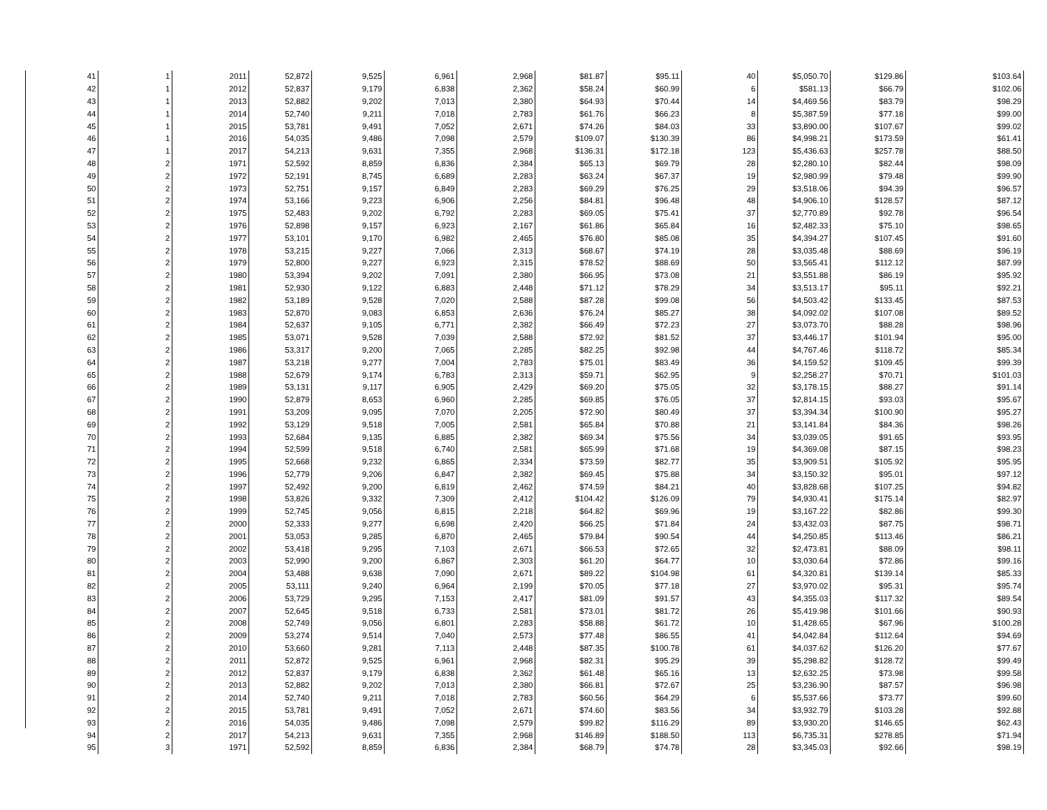| 41 | 1 | 2011 | 52,872 | 9,525 | 6,961 | 2,968 | $81.87 | $95.11 | 40 | $5,050.70 | $129.86 | $103.64 |
| 42 | 1 | 2012 | 52,837 | 9,179 | 6,838 | 2,362 | $58.24 | $60.99 | 6 | $581.13 | $66.79 | $102.06 |
| 43 | 1 | 2013 | 52,882 | 9,202 | 7,013 | 2,380 | $64.93 | $70.44 | 14 | $4,469.56 | $83.79 | $98.29 |
| 44 | 1 | 2014 | 52,740 | 9,211 | 7,018 | 2,783 | $61.76 | $66.23 | 8 | $5,387.59 | $77.18 | $99.00 |
| 45 | 1 | 2015 | 53,781 | 9,491 | 7,052 | 2,671 | $74.26 | $84.03 | 33 | $3,890.00 | $107.67 | $99.02 |
| 46 | 1 | 2016 | 54,035 | 9,486 | 7,098 | 2,579 | $109.07 | $130.39 | 86 | $4,998.21 | $173.59 | $61.41 |
| 47 | 1 | 2017 | 54,213 | 9,631 | 7,355 | 2,968 | $136.31 | $172.18 | 123 | $5,436.63 | $257.78 | $88.50 |
| 48 | 2 | 1971 | 52,592 | 8,859 | 6,836 | 2,384 | $65.13 | $69.79 | 28 | $2,280.10 | $82.44 | $98.09 |
| 49 | 2 | 1972 | 52,191 | 8,745 | 6,689 | 2,283 | $63.24 | $67.37 | 19 | $2,980.99 | $79.48 | $99.90 |
| 50 | 2 | 1973 | 52,751 | 9,157 | 6,849 | 2,283 | $69.29 | $76.25 | 29 | $3,518.06 | $94.39 | $96.57 |
| 51 | 2 | 1974 | 53,166 | 9,223 | 6,906 | 2,256 | $84.81 | $96.48 | 48 | $4,906.10 | $128.57 | $87.12 |
| 52 | 2 | 1975 | 52,483 | 9,202 | 6,792 | 2,283 | $69.05 | $75.41 | 37 | $2,770.89 | $92.78 | $96.54 |
| 53 | 2 | 1976 | 52,898 | 9,157 | 6,923 | 2,167 | $61.86 | $65.84 | 16 | $2,482.33 | $75.10 | $98.65 |
| 54 | 2 | 1977 | 53,101 | 9,170 | 6,982 | 2,465 | $76.80 | $85.08 | 35 | $4,394.27 | $107.45 | $91.60 |
| 55 | 2 | 1978 | 53,215 | 9,227 | 7,066 | 2,313 | $68.67 | $74.19 | 28 | $3,035.48 | $88.69 | $96.19 |
| 56 | 2 | 1979 | 52,800 | 9,227 | 6,923 | 2,315 | $78.52 | $88.69 | 50 | $3,565.41 | $112.12 | $87.99 |
| 57 | 2 | 1980 | 53,394 | 9,202 | 7,091 | 2,380 | $66.95 | $73.08 | 21 | $3,551.88 | $86.19 | $95.92 |
| 58 | 2 | 1981 | 52,930 | 9,122 | 6,883 | 2,448 | $71.12 | $78.29 | 34 | $3,513.17 | $95.11 | $92.21 |
| 59 | 2 | 1982 | 53,189 | 9,528 | 7,020 | 2,588 | $87.28 | $99.08 | 56 | $4,503.42 | $133.45 | $87.53 |
| 60 | 2 | 1983 | 52,870 | 9,083 | 6,853 | 2,636 | $76.24 | $85.27 | 38 | $4,092.02 | $107.08 | $89.52 |
| 61 | 2 | 1984 | 52,637 | 9,105 | 6,771 | 2,382 | $66.49 | $72.23 | 27 | $3,073.70 | $88.28 | $98.96 |
| 62 | 2 | 1985 | 53,071 | 9,528 | 7,039 | 2,588 | $72.92 | $81.52 | 37 | $3,446.17 | $101.94 | $95.00 |
| 63 | 2 | 1986 | 53,317 | 9,200 | 7,065 | 2,285 | $82.25 | $92.98 | 44 | $4,767.46 | $118.72 | $85.34 |
| 64 | 2 | 1987 | 53,218 | 9,277 | 7,004 | 2,783 | $75.01 | $83.49 | 36 | $4,159.52 | $109.45 | $99.39 |
| 65 | 2 | 1988 | 52,679 | 9,174 | 6,783 | 2,313 | $59.71 | $62.95 | 9 | $2,258.27 | $70.71 | $101.03 |
| 66 | 2 | 1989 | 53,131 | 9,117 | 6,905 | 2,429 | $69.20 | $75.05 | 32 | $3,178.15 | $88.27 | $91.14 |
| 67 | 2 | 1990 | 52,879 | 8,653 | 6,960 | 2,285 | $69.85 | $76.05 | 37 | $2,814.15 | $93.03 | $95.67 |
| 68 | 2 | 1991 | 53,209 | 9,095 | 7,070 | 2,205 | $72.90 | $80.49 | 37 | $3,394.34 | $100.90 | $95.27 |
| 69 | 2 | 1992 | 53,129 | 9,518 | 7,005 | 2,581 | $65.84 | $70.88 | 21 | $3,141.84 | $84.36 | $98.26 |
| 70 | 2 | 1993 | 52,684 | 9,135 | 6,885 | 2,382 | $69.34 | $75.56 | 34 | $3,039.05 | $91.65 | $93.95 |
| 71 | 2 | 1994 | 52,599 | 9,518 | 6,740 | 2,581 | $65.99 | $71.68 | 19 | $4,369.08 | $87.15 | $98.23 |
| 72 | 2 | 1995 | 52,668 | 9,232 | 6,865 | 2,334 | $73.59 | $82.77 | 35 | $3,909.51 | $105.92 | $95.95 |
| 73 | 2 | 1996 | 52,779 | 9,206 | 6,847 | 2,382 | $69.45 | $75.88 | 34 | $3,150.32 | $95.01 | $97.12 |
| 74 | 2 | 1997 | 52,492 | 9,200 | 6,819 | 2,462 | $74.59 | $84.21 | 40 | $3,828.68 | $107.25 | $94.82 |
| 75 | 2 | 1998 | 53,826 | 9,332 | 7,309 | 2,412 | $104.42 | $126.09 | 79 | $4,930.41 | $175.14 | $82.97 |
| 76 | 2 | 1999 | 52,745 | 9,056 | 6,815 | 2,218 | $64.82 | $69.96 | 19 | $3,167.22 | $82.86 | $99.30 |
| 77 | 2 | 2000 | 52,333 | 9,277 | 6,698 | 2,420 | $66.25 | $71.84 | 24 | $3,432.03 | $87.75 | $98.71 |
| 78 | 2 | 2001 | 53,053 | 9,285 | 6,870 | 2,465 | $79.84 | $90.54 | 44 | $4,250.85 | $113.46 | $86.21 |
| 79 | 2 | 2002 | 53,418 | 9,295 | 7,103 | 2,671 | $66.53 | $72.65 | 32 | $2,473.81 | $88.09 | $98.11 |
| 80 | 2 | 2003 | 52,990 | 9,200 | 6,867 | 2,303 | $61.20 | $64.77 | 10 | $3,030.64 | $72.86 | $99.16 |
| 81 | 2 | 2004 | 53,488 | 9,638 | 7,090 | 2,671 | $89.22 | $104.98 | 61 | $4,320.81 | $139.14 | $85.33 |
| 82 | 2 | 2005 | 53,111 | 9,240 | 6,964 | 2,199 | $70.05 | $77.18 | 27 | $3,970.02 | $95.31 | $95.74 |
| 83 | 2 | 2006 | 53,729 | 9,295 | 7,153 | 2,417 | $81.09 | $91.57 | 43 | $4,355.03 | $117.32 | $89.54 |
| 84 | 2 | 2007 | 52,645 | 9,518 | 6,733 | 2,581 | $73.01 | $81.72 | 26 | $5,419.98 | $101.66 | $90.93 |
| 85 | 2 | 2008 | 52,749 | 9,056 | 6,801 | 2,283 | $58.88 | $61.72 | 10 | $1,428.65 | $67.96 | $100.28 |
| 86 | 2 | 2009 | 53,274 | 9,514 | 7,040 | 2,573 | $77.48 | $86.55 | 41 | $4,042.84 | $112.64 | $94.69 |
| 87 | 2 | 2010 | 53,660 | 9,281 | 7,113 | 2,448 | $87.35 | $100.78 | 61 | $4,037.62 | $126.20 | $77.67 |
| 88 | 2 | 2011 | 52,872 | 9,525 | 6,961 | 2,968 | $82.31 | $95.29 | 39 | $5,298.82 | $128.72 | $99.49 |
| 89 | 2 | 2012 | 52,837 | 9,179 | 6,838 | 2,362 | $61.48 | $65.16 | 13 | $2,632.25 | $73.98 | $99.58 |
| 90 | 2 | 2013 | 52,882 | 9,202 | 7,013 | 2,380 | $66.81 | $72.67 | 25 | $3,236.90 | $87.57 | $96.98 |
| 91 | 2 | 2014 | 52,740 | 9,211 | 7,018 | 2,783 | $60.56 | $64.29 | 6 | $5,537.66 | $73.77 | $99.60 |
| 92 | 2 | 2015 | 53,781 | 9,491 | 7,052 | 2,671 | $74.60 | $83.56 | 34 | $3,932.79 | $103.28 | $92.88 |
| 93 | 2 | 2016 | 54,035 | 9,486 | 7,098 | 2,579 | $99.82 | $116.29 | 89 | $3,930.20 | $146.65 | $62.43 |
| 94 | 2 | 2017 | 54,213 | 9,631 | 7,355 | 2,968 | $146.89 | $188.50 | 113 | $6,735.31 | $278.85 | $71.94 |
| 95 | 3 | 1971 | 52,592 | 8,859 | 6,836 | 2,384 | $68.79 | $74.78 | 28 | $3,345.03 | $92.66 | $98.19 |